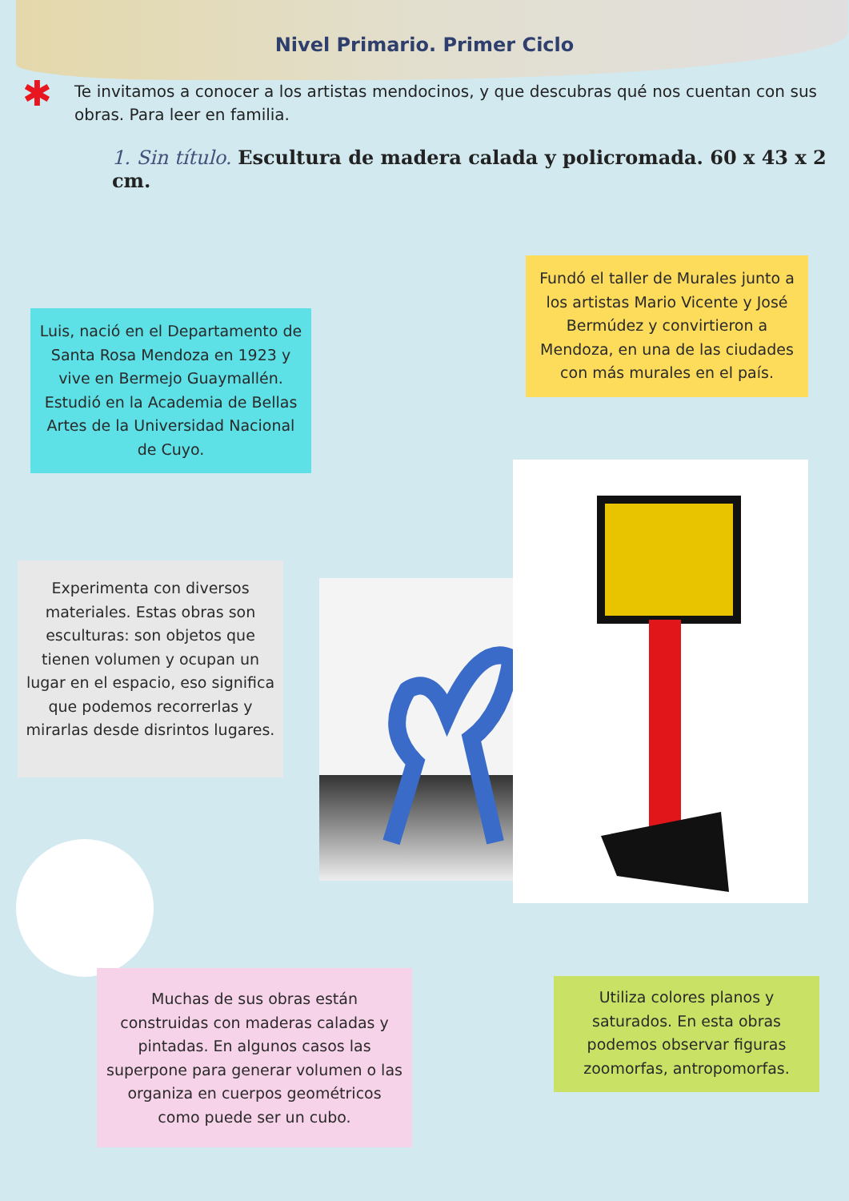Nivel Primario. Primer Ciclo
✱ Te invitamos a conocer a los artistas mendocinos, y que descubras qué nos cuentan con sus obras. Para leer en familia.
1. Sin título. Escultura de madera calada y policromada. 60 x 43 x 2 cm.
Luis, nació en el Departamento de Santa Rosa Mendoza en 1923 y vive en Bermejo Guaymallén. Estudió en la Academia de Bellas Artes de la Universidad Nacional de Cuyo.
Fundó el taller de Murales junto a los artistas Mario Vicente y José Bermúdez y convirtieron a Mendoza, en una de las ciudades con más murales en el país.
Experimenta con diversos materiales. Estas obras son esculturas: son objetos que tienen volumen y ocupan un lugar en el espacio, eso significa que podemos recorrerlas y mirarlas desde disrintos lugares.
Muchas de sus obras están construidas con maderas caladas y pintadas. En algunos casos las superpone para generar volumen o las organiza en cuerpos geométricos como puede ser un cubo.
Utiliza colores planos y saturados. En esta obras podemos observar figuras zoomorfas, antropomorfas.